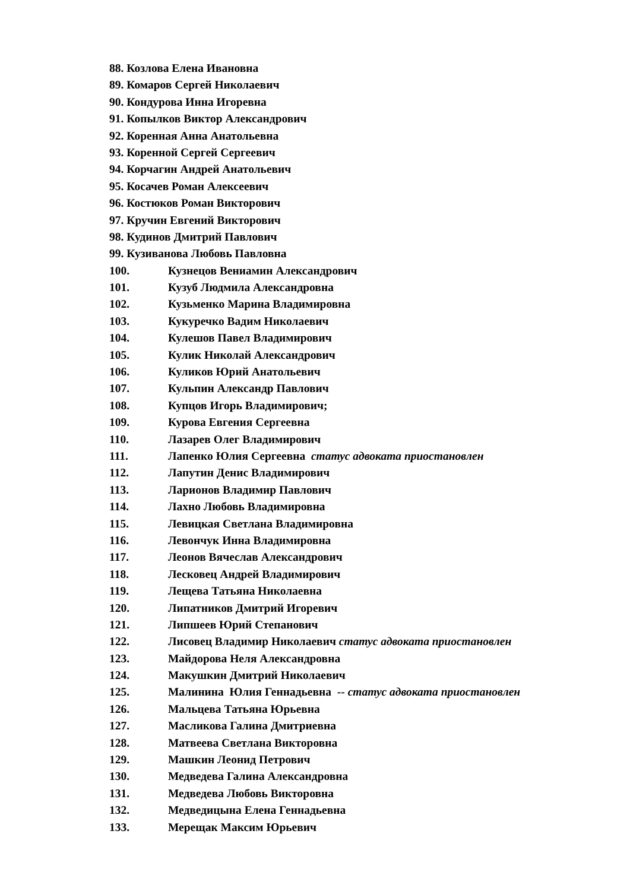88. Козлова Елена Ивановна
89. Комаров Сергей Николаевич
90. Кондурова Инна Игоревна
91. Копылков Виктор Александрович
92. Коренная Анна Анатольевна
93. Коренной Сергей Сергеевич
94. Корчагин Андрей Анатольевич
95. Косачев Роман Алексеевич
96. Костюков Роман Викторович
97. Кручин Евгений Викторович
98. Кудинов Дмитрий Павлович
99. Кузиванова Любовь Павловна
100. Кузнецов Вениамин Александрович
101. Кузуб Людмила Александровна
102. Кузьменко Марина Владимировна
103. Кукуречко Вадим Николаевич
104. Кулешов Павел Владимирович
105. Кулик Николай Александрович
106. Куликов Юрий Анатольевич
107. Кульпин Александр Павлович
108. Купцов Игорь Владимирович;
109. Курова Евгения Сергеевна
110. Лазарев Олег Владимирович
111. Лапенко Юлия Сергеевна статус адвоката приостановлен
112. Лапутин Денис Владимирович
113. Ларионов Владимир Павлович
114. Лахно Любовь Владимировна
115. Левицкая Светлана Владимировна
116. Левончук Инна Владимировна
117. Леонов Вячеслав Александрович
118. Лесковец Андрей Владимирович
119. Лещева Татьяна Николаевна
120. Липатников Дмитрий Игоревич
121. Липшеев Юрий Степанович
122. Лисовец Владимир Николаевич статус адвоката приостановлен
123. Майдорова Неля Александровна
124. Макушкин Дмитрий Николаевич
125. Малинина Юлия Геннадьевна -- статус адвоката приостановлен
126. Мальцева Татьяна Юрьевна
127. Масликова Галина Дмитриевна
128. Матвеева Светлана Викторовна
129. Машкин Леонид Петрович
130. Медведева Галина Александровна
131. Медведева Любовь Викторовна
132. Медведицына Елена Геннадьевна
133. Мерещак Максим Юрьевич